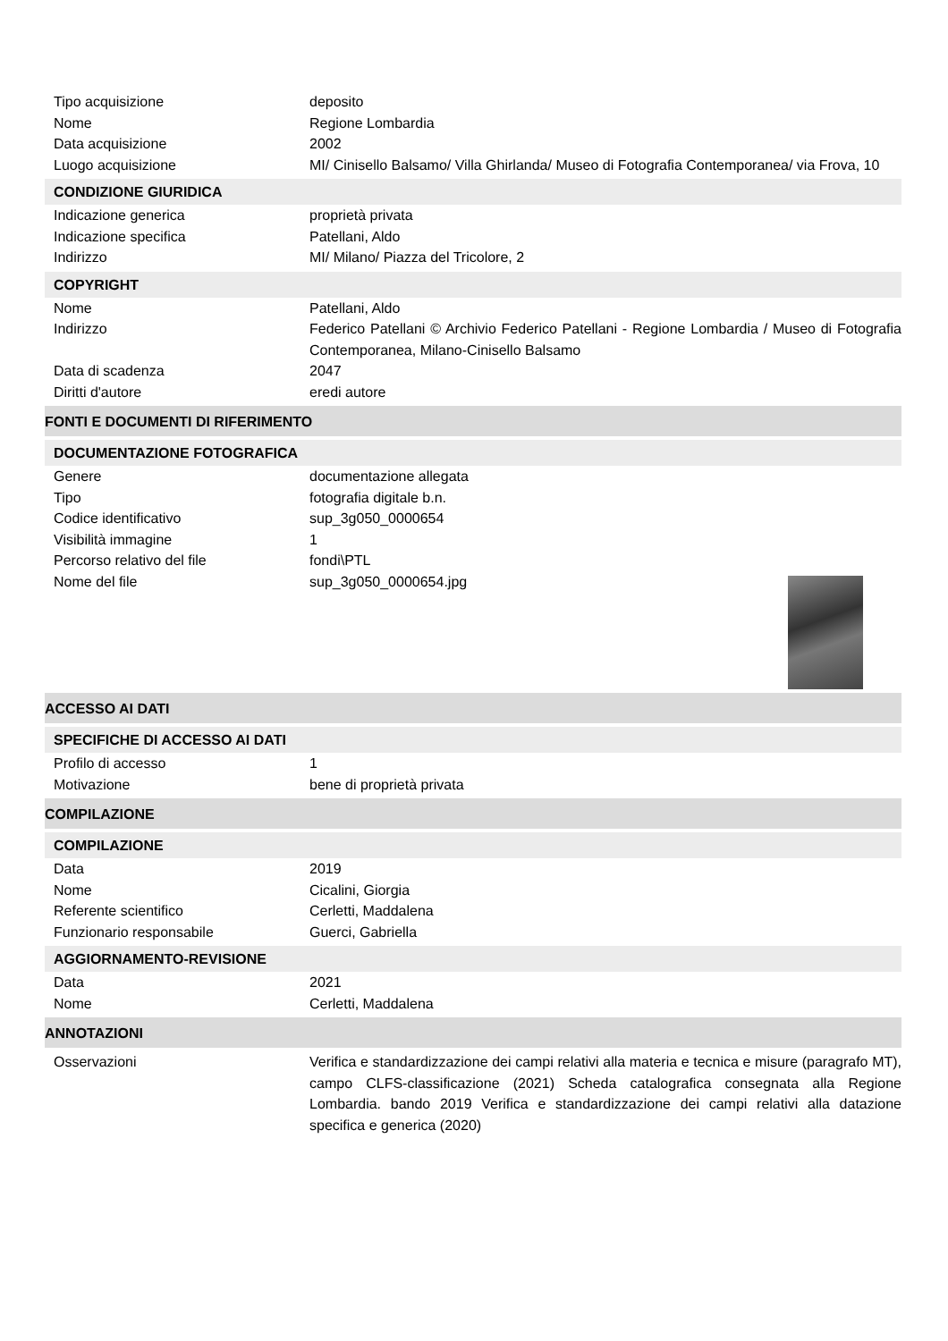Tipo acquisizione deposito
Nome Regione Lombardia
Data acquisizione 2002
Luogo acquisizione MI/ Cinisello Balsamo/ Villa Ghirlanda/ Museo di Fotografia Contemporanea/ via Frova, 10
CONDIZIONE GIURIDICA
Indicazione generica proprietà privata
Indicazione specifica Patellani, Aldo
Indirizzo MI/ Milano/ Piazza del Tricolore, 2
COPYRIGHT
Nome Patellani, Aldo
Indirizzo Federico Patellani © Archivio Federico Patellani - Regione Lombardia / Museo di Fotografia Contemporanea, Milano-Cinisello Balsamo
Data di scadenza 2047
Diritti d'autore eredi autore
FONTI E DOCUMENTI DI RIFERIMENTO
DOCUMENTAZIONE FOTOGRAFICA
Genere documentazione allegata
Tipo fotografia digitale b.n.
Codice identificativo sup_3g050_0000654
Visibilità immagine 1
Percorso relativo del file fondi\PTL
Nome del file sup_3g050_0000654.jpg
ACCESSO AI DATI
SPECIFICHE DI ACCESSO AI DATI
Profilo di accesso 1
Motivazione bene di proprietà privata
COMPILAZIONE
COMPILAZIONE
Data 2019
Nome Cicalini, Giorgia
Referente scientifico Cerletti, Maddalena
Funzionario responsabile Guerci, Gabriella
AGGIORNAMENTO-REVISIONE
Data 2021
Nome Cerletti, Maddalena
ANNOTAZIONI
Osservazioni Verifica e standardizzazione dei campi relativi alla materia e tecnica e misure (paragrafo MT), campo CLFS-classificazione (2021) Scheda catalografica consegnata alla Regione Lombardia. bando 2019 Verifica e standardizzazione dei campi relativi alla datazione specifica e generica (2020)